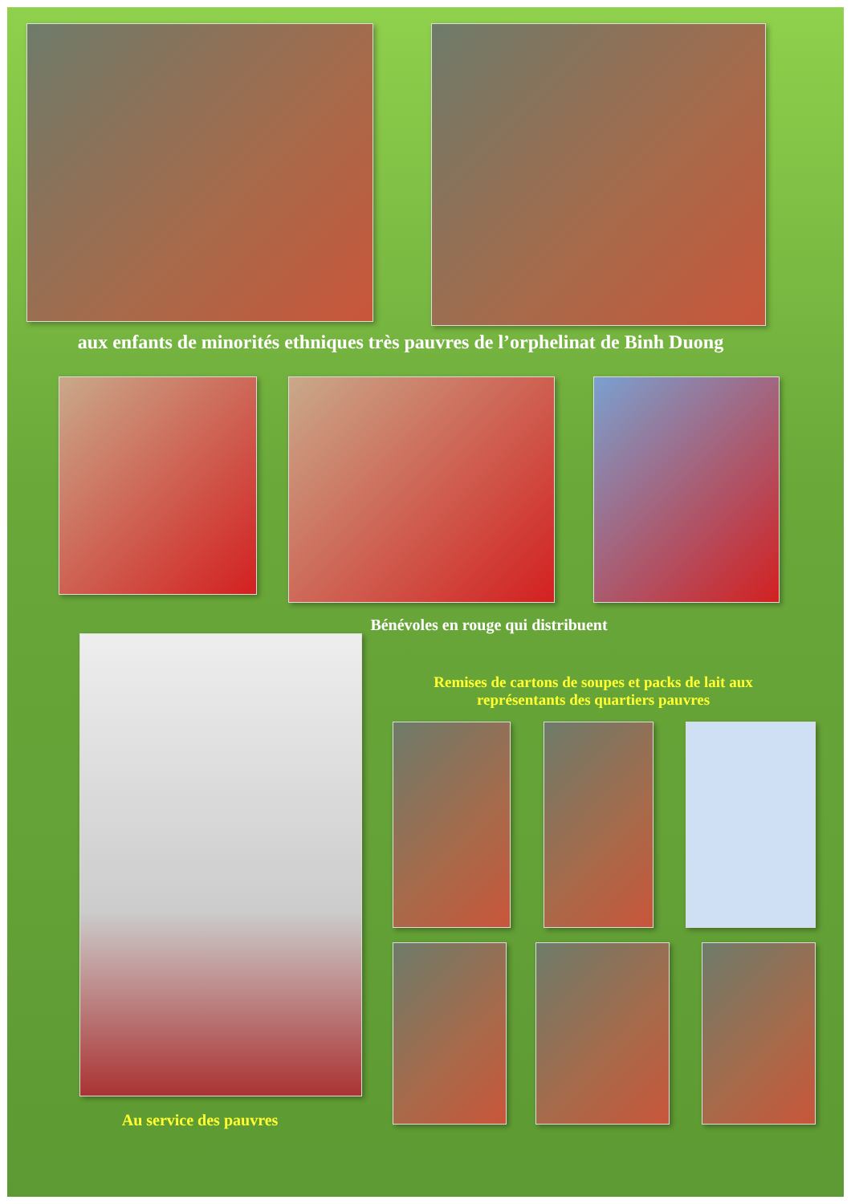aux enfants de minorités ethniques très pauvres de l’orphelinat de Binh Duong
Bénévoles en rouge qui distribuent
Remises de cartons de soupes et packs de lait aux représentants des quartiers pauvres
Au service des pauvres